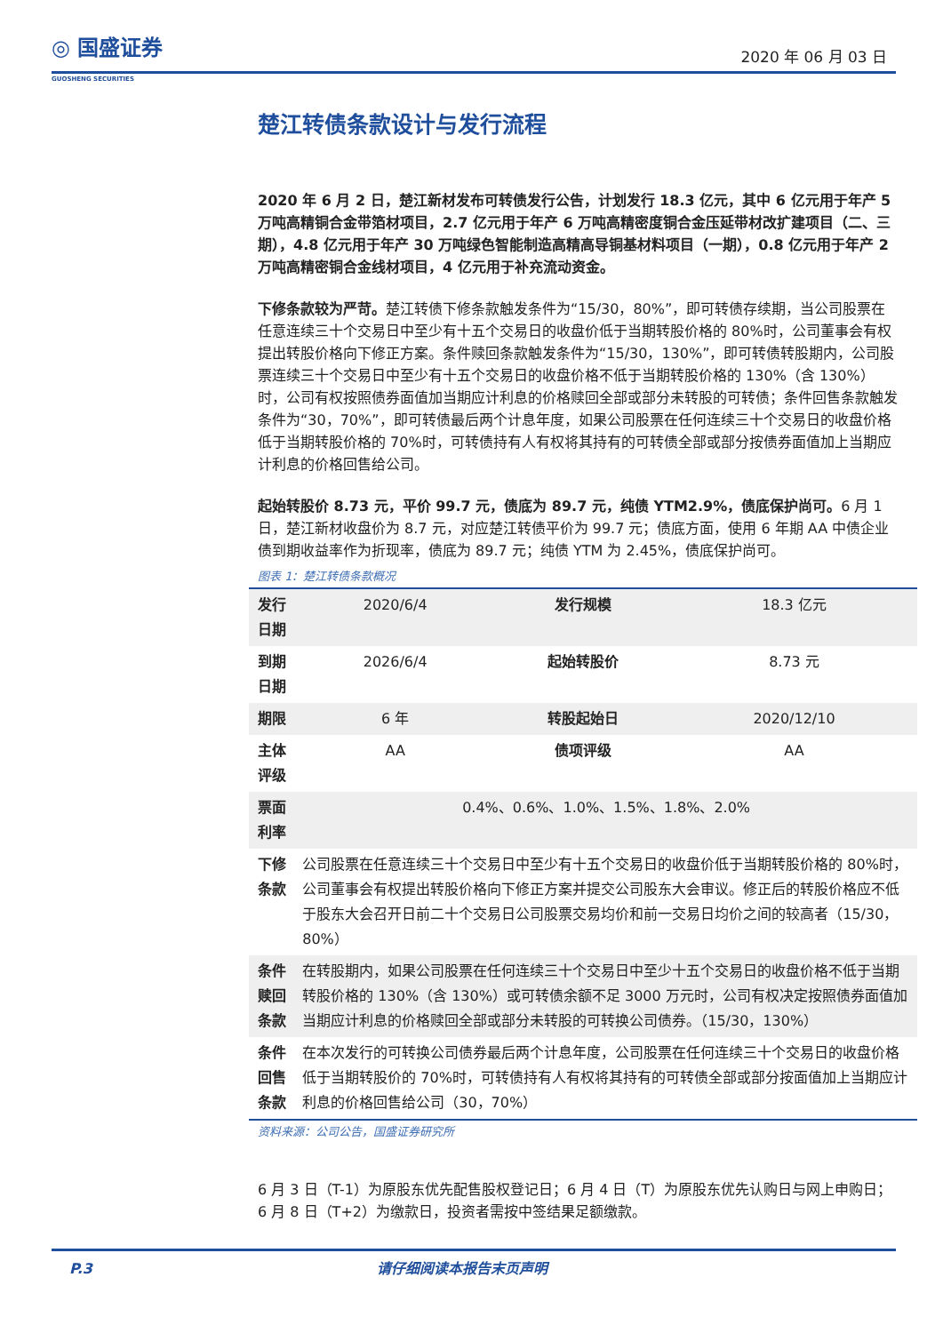◎ 国盛证券
GUOSHENG SECURITIES
2020 年 06 月 03 日
楚江转债条款设计与发行流程
2020 年 6 月 2 日，楚江新材发布可转债发行公告，计划发行 18.3 亿元，其中 6 亿元用于年产 5 万吨高精铜合金带箔材项目，2.7 亿元用于年产 6 万吨高精密度铜合金压延带材改扩建项目（二、三期），4.8 亿元用于年产 30 万吨绿色智能制造高精高导铜基材料项目（一期），0.8 亿元用于年产 2 万吨高精密铜合金线材项目，4 亿元用于补充流动资金。
下修条款较为严苛。楚江转债下修条款触发条件为“15/30，80%”，即可转债存续期，当公司股票在任意连续三十个交易日中至少有十五个交易日的收盘价低于当期转股价格的 80%时，公司董事会有权提出转股价格向下修正方案。条件赎回条款触发条件为“15/30，130%”，即可转债转股期内，公司股票连续三十个交易日中至少有十五个交易日的收盘价格不低于当期转股价格的 130%（含 130%）时，公司有权按照债券面值加当期应计利息的价格赎回全部或部分未转股的可转债；条件回售条款触发条件为“30，70%”，即可转债最后两个计息年度，如果公司股票在任何连续三十个交易日的收盘价格低于当期转股价格的 70%时，可转债持有人有权将其持有的可转债全部或部分按债券面值加上当期应计利息的价格回售给公司。
起始转股价 8.73 元，平价 99.7 元，债底为 89.7 元，纯债 YTM2.9%，债底保护尚可。6 月 1 日，楚江新材收盘价为 8.7 元，对应楚江转债平价为 99.7 元；债底方面，使用 6 年期 AA 中债企业债到期收益率作为折现率，债底为 89.7 元；纯债 YTM 为 2.45%，债底保护尚可。
图表 1：楚江转债条款概况
| 发行日期 | 2020/6/4 | 发行规模 | 18.3 亿元 |
| 到期日期 | 2026/6/4 | 起始转股价 | 8.73 元 |
| 期限 | 6 年 | 转股起始日 | 2020/12/10 |
| 主体评级 | AA | 债项评级 | AA |
| 票面利率 | 0.4%、0.6%、1.0%、1.5%、1.8%、2.0% | | |
| 下修条款 | 公司股票在任意连续三十个交易日中至少有十五个交易日的收盘价低于当期转股价格的 80%时，公司董事会有权提出转股价格向下修正方案并提交公司股东大会审议。修正后的转股价格应不低于股东大会召开日前二十个交易日公司股票交易均价和前一交易日均价之间的较高者（15/30，80%） | | |
| 条件赎回条款 | 在转股期内，如果公司股票在任何连续三十个交易日中至少十五个交易日的收盘价格不低于当期转股价格的 130%（含 130%）或可转债余额不足 3000 万元时，公司有权决定按照债券面值加当期应计利息的价格赎回全部或部分未转股的可转换公司债券。（15/30，130%） | | |
| 条件回售条款 | 在本次发行的可转换公司债券最后两个计息年度，公司股票在任何连续三十个交易日的收盘价格低于当期转股价的 70%时，可转债持有人有权将其持有的可转债全部或部分按面值加上当期应计利息的价格回售给公司（30，70%） | | |
资料来源：公司公告，国盛证券研究所
6 月 3 日（T-1）为原股东优先配售股权登记日；6 月 4 日（T）为原股东优先认购日与网上申购日；6 月 8 日（T+2）为缴款日，投资者需按中签结果足额缴款。
P.3 请仔细阅读本报告末页声明